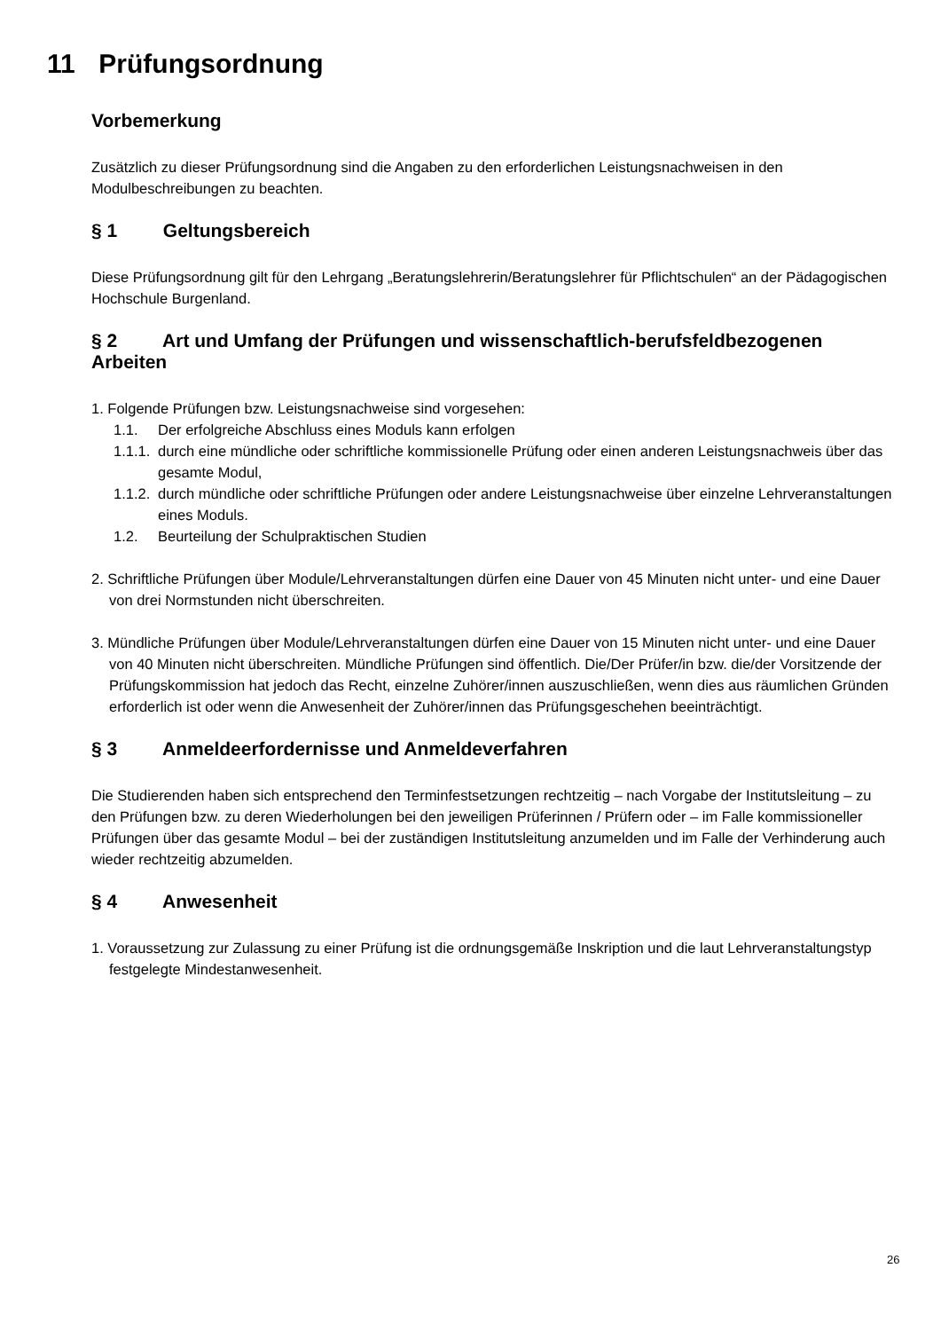11 Prüfungsordnung
Vorbemerkung
Zusätzlich zu dieser Prüfungsordnung sind die Angaben zu den erforderlichen Leistungsnachweisen in den Modulbeschreibungen zu beachten.
§ 1 Geltungsbereich
Diese Prüfungsordnung gilt für den Lehrgang „Beratungslehrerin/Beratungslehrer für Pflichtschulen“ an der Pädagogischen Hochschule Burgenland.
§ 2 Art und Umfang der Prüfungen und wissenschaftlich-berufsfeldbezogenen Arbeiten
1. Folgende Prüfungen bzw. Leistungsnachweise sind vorgesehen:
1.1. Der erfolgreiche Abschluss eines Moduls kann erfolgen
1.1.1.
durch eine mündliche oder schriftliche kommissionelle Prüfung oder einen anderen Leistungsnachweis über das gesamte Modul,
1.1.2.
durch mündliche oder schriftliche Prüfungen oder andere Leistungsnachweise über einzelne Lehrveranstaltungen eines Moduls.
1.2. Beurteilung der Schulpraktischen Studien
2. Schriftliche Prüfungen über Module/Lehrveranstaltungen dürfen eine Dauer von 45 Minuten nicht unter- und eine Dauer von drei Normstunden nicht überschreiten.
3. Mündliche Prüfungen über Module/Lehrveranstaltungen dürfen eine Dauer von 15 Minuten nicht unter- und eine Dauer von 40 Minuten nicht überschreiten. Mündliche Prüfungen sind öffentlich. Die/Der Prüfer/in bzw. die/der Vorsitzende der Prüfungskommission hat jedoch das Recht, einzelne Zuhörer/innen auszuschließen, wenn dies aus räumlichen Gründen erforderlich ist oder wenn die Anwesenheit der Zuhörer/innen das Prüfungsgeschehen beeinträchtigt.
§ 3 Anmeldeerfordernisse und Anmeldeverfahren
Die Studierenden haben sich entsprechend den Terminfestsetzungen rechtzeitig – nach Vorgabe der Institutsleitung – zu den Prüfungen bzw. zu deren Wiederholungen bei den jeweiligen Prüferinnen / Prüfern oder – im Falle kommissioneller Prüfungen über das gesamte Modul – bei der zuständigen Institutsleitung anzumelden und im Falle der Verhinderung auch wieder rechtzeitig abzumelden.
§ 4 Anwesenheit
1. Voraussetzung zur Zulassung zu einer Prüfung ist die ordnungsgemäße Inskription und die laut Lehrveranstaltungstyp festgelegte Mindestanwesenheit.
26